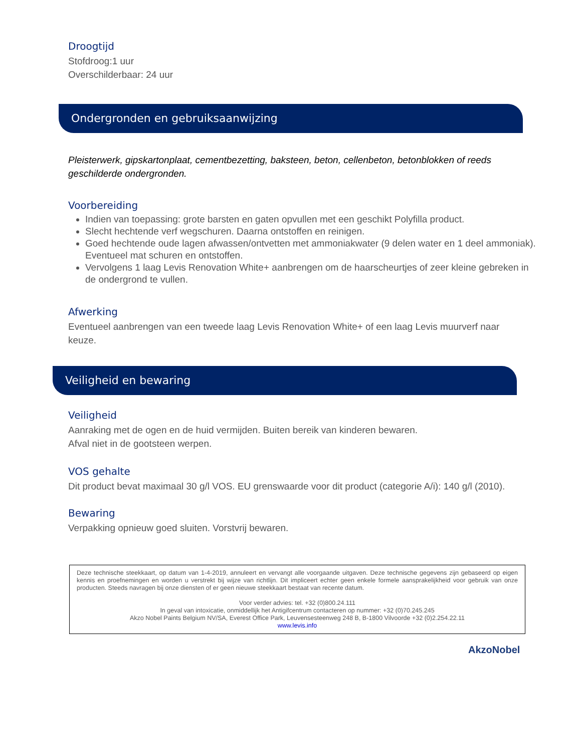Droogtijd
Stofdroog:1 uur
Overschilderbaar: 24 uur
Ondergronden en gebruiksaanwijzing
Pleisterwerk, gipskartonplaat, cementbezetting, baksteen, beton, cellenbeton, betonblokken of reeds geschilderde ondergronden.
Voorbereiding
Indien van toepassing: grote barsten en gaten opvullen met een geschikt Polyfilla product.
Slecht hechtende verf wegschuren. Daarna ontstoffen en reinigen.
Goed hechtende oude lagen afwassen/ontvetten met ammoniakwater (9 delen water en 1 deel ammoniak). Eventueel mat schuren en ontstoffen.
Vervolgens 1 laag Levis Renovation White+ aanbrengen om de haarscheurtjes of zeer kleine gebreken in de ondergrond te vullen.
Afwerking
Eventueel aanbrengen van een tweede laag Levis Renovation White+ of een laag Levis muurverf naar keuze.
Veiligheid en bewaring
Veiligheid
Aanraking met de ogen en de huid vermijden. Buiten bereik van kinderen bewaren.
Afval niet in de gootsteen werpen.
VOS gehalte
Dit product bevat maximaal 30 g/l VOS. EU grenswaarde voor dit product (categorie A/i): 140 g/l (2010).
Bewaring
Verpakking opnieuw goed sluiten. Vorstvrij bewaren.
Deze technische steekkaart, op datum van 1-4-2019, annuleert en vervangt alle voorgaande uitgaven. Deze technische gegevens zijn gebaseerd op eigen kennis en proefnemingen en worden u verstrekt bij wijze van richtlijn. Dit impliceert echter geen enkele formele aansprakelijkheid voor gebruik van onze producten. Steeds navragen bij onze diensten of er geen nieuwe steekkaart bestaat van recente datum.
Voor verder advies: tel. +32 (0)800.24.111
In geval van intoxicatie, onmiddellijk het Antigifcentrum contacteren op nummer: +32 (0)70.245.245
Akzo Nobel Paints Belgium NV/SA, Everest Office Park, Leuvensesteenweg 248 B, B-1800 Vilvoorde +32 (0)2.254.22.11
www.levis.info
AkzoNobel